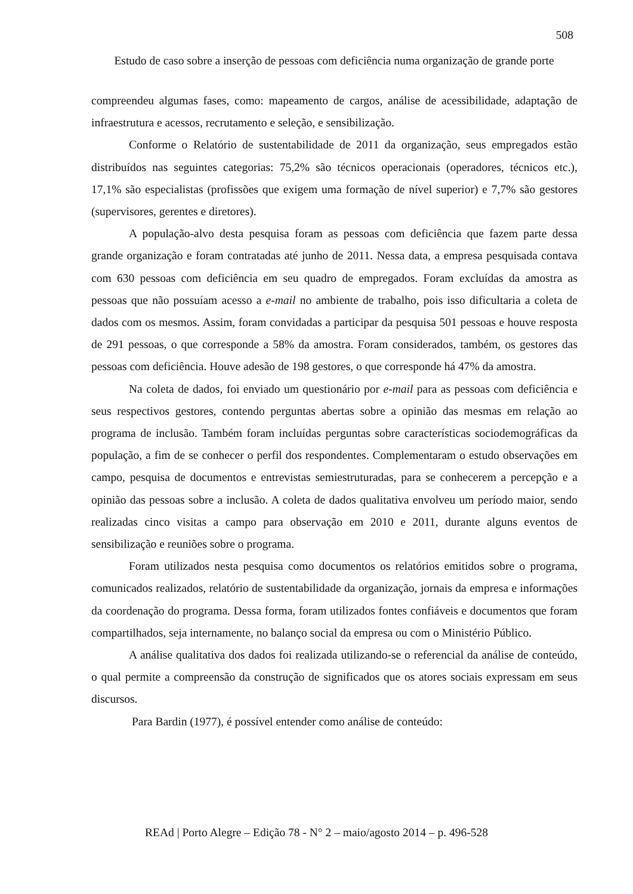508
Estudo de caso sobre a inserção de pessoas com deficiência numa organização de grande porte
compreendeu algumas fases, como: mapeamento de cargos, análise de acessibilidade, adaptação de infraestrutura e acessos, recrutamento e seleção, e sensibilização.
Conforme o Relatório de sustentabilidade de 2011 da organização, seus empregados estão distribuídos nas seguintes categorias: 75,2% são técnicos operacionais (operadores, técnicos etc.), 17,1% são especialistas (profissões que exigem uma formação de nível superior) e 7,7% são gestores (supervisores, gerentes e diretores).
A população-alvo desta pesquisa foram as pessoas com deficiência que fazem parte dessa grande organização e foram contratadas até junho de 2011. Nessa data, a empresa pesquisada contava com 630 pessoas com deficiência em seu quadro de empregados. Foram excluídas da amostra as pessoas que não possuíam acesso a e-mail no ambiente de trabalho, pois isso dificultaria a coleta de dados com os mesmos. Assim, foram convidadas a participar da pesquisa 501 pessoas e houve resposta de 291 pessoas, o que corresponde a 58% da amostra. Foram considerados, também, os gestores das pessoas com deficiência. Houve adesão de 198 gestores, o que corresponde há 47% da amostra.
Na coleta de dados, foi enviado um questionário por e-mail para as pessoas com deficiência e seus respectivos gestores, contendo perguntas abertas sobre a opinião das mesmas em relação ao programa de inclusão. Também foram incluídas perguntas sobre características sociodemográficas da população, a fim de se conhecer o perfil dos respondentes. Complementaram o estudo observações em campo, pesquisa de documentos e entrevistas semiestruturadas, para se conhecerem a percepção e a opinião das pessoas sobre a inclusão. A coleta de dados qualitativa envolveu um período maior, sendo realizadas cinco visitas a campo para observação em 2010 e 2011, durante alguns eventos de sensibilização e reuniões sobre o programa.
Foram utilizados nesta pesquisa como documentos os relatórios emitidos sobre o programa, comunicados realizados, relatório de sustentabilidade da organização, jornais da empresa e informações da coordenação do programa. Dessa forma, foram utilizados fontes confiáveis e documentos que foram compartilhados, seja internamente, no balanço social da empresa ou com o Ministério Público.
A análise qualitativa dos dados foi realizada utilizando-se o referencial da análise de conteúdo, o qual permite a compreensão da construção de significados que os atores sociais expressam em seus discursos.
Para Bardin (1977), é possível entender como análise de conteúdo:
REAd | Porto Alegre – Edição 78 - N° 2 – maio/agosto 2014 – p. 496-528